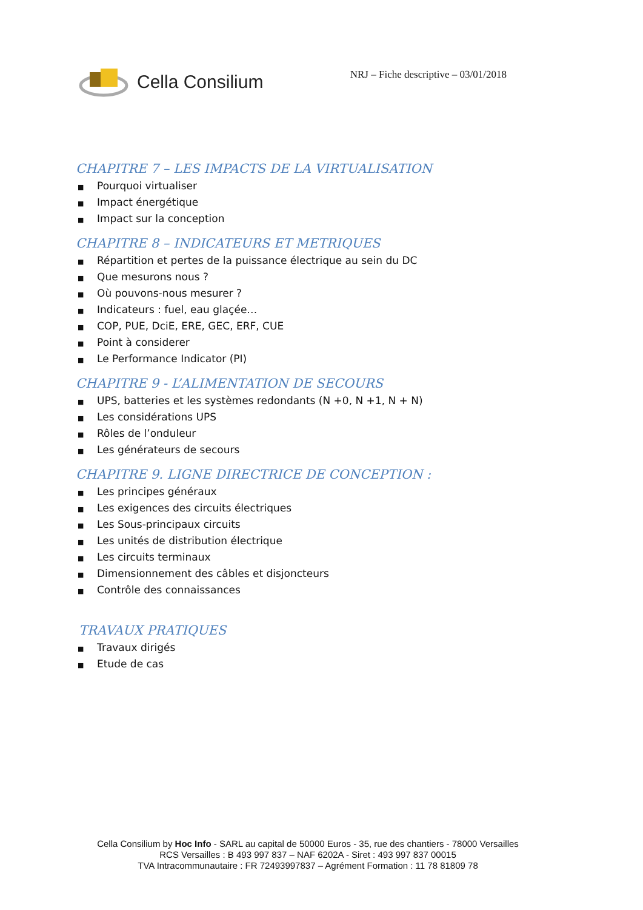Cella Consilium
NRJ – Fiche descriptive – 03/01/2018
CHAPITRE 7 – LES IMPACTS DE LA VIRTUALISATION
■ Pourquoi virtualiser
■ Impact énergétique
■ Impact sur la conception
CHAPITRE 8 – INDICATEURS ET METRIQUES
■ Répartition et pertes de la puissance électrique au sein du DC
■ Que mesurons nous ?
■ Où pouvons-nous mesurer ?
■ Indicateurs : fuel, eau glaçée…
■ COP, PUE, DciE, ERE, GEC, ERF, CUE
■ Point à considerer
■ Le Performance Indicator (PI)
CHAPITRE 9 - L’ALIMENTATION DE SECOURS
■ UPS, batteries et les systèmes redondants (N +0, N +1, N + N)
■ Les considérations UPS
■ Rôles de l’onduleur
■ Les générateurs de secours
CHAPITRE 9. LIGNE DIRECTRICE DE CONCEPTION :
■ Les principes généraux
■ Les exigences des circuits électriques
■ Les Sous-principaux circuits
■ Les unités de distribution électrique
■ Les circuits terminaux
■ Dimensionnement des câbles et disjoncteurs
■ Contrôle des connaissances
TRAVAUX PRATIQUES
■ Travaux dirigés
■ Etude de cas
Cella Consilium by Hoc Info - SARL au capital de 50000 Euros - 35, rue des chantiers - 78000 Versailles
RCS Versailles : B 493 997 837 – NAF 6202A - Siret : 493 997 837 00015
TVA Intracommunautaire : FR 72493997837 – Agrément Formation : 11 78 81809 78